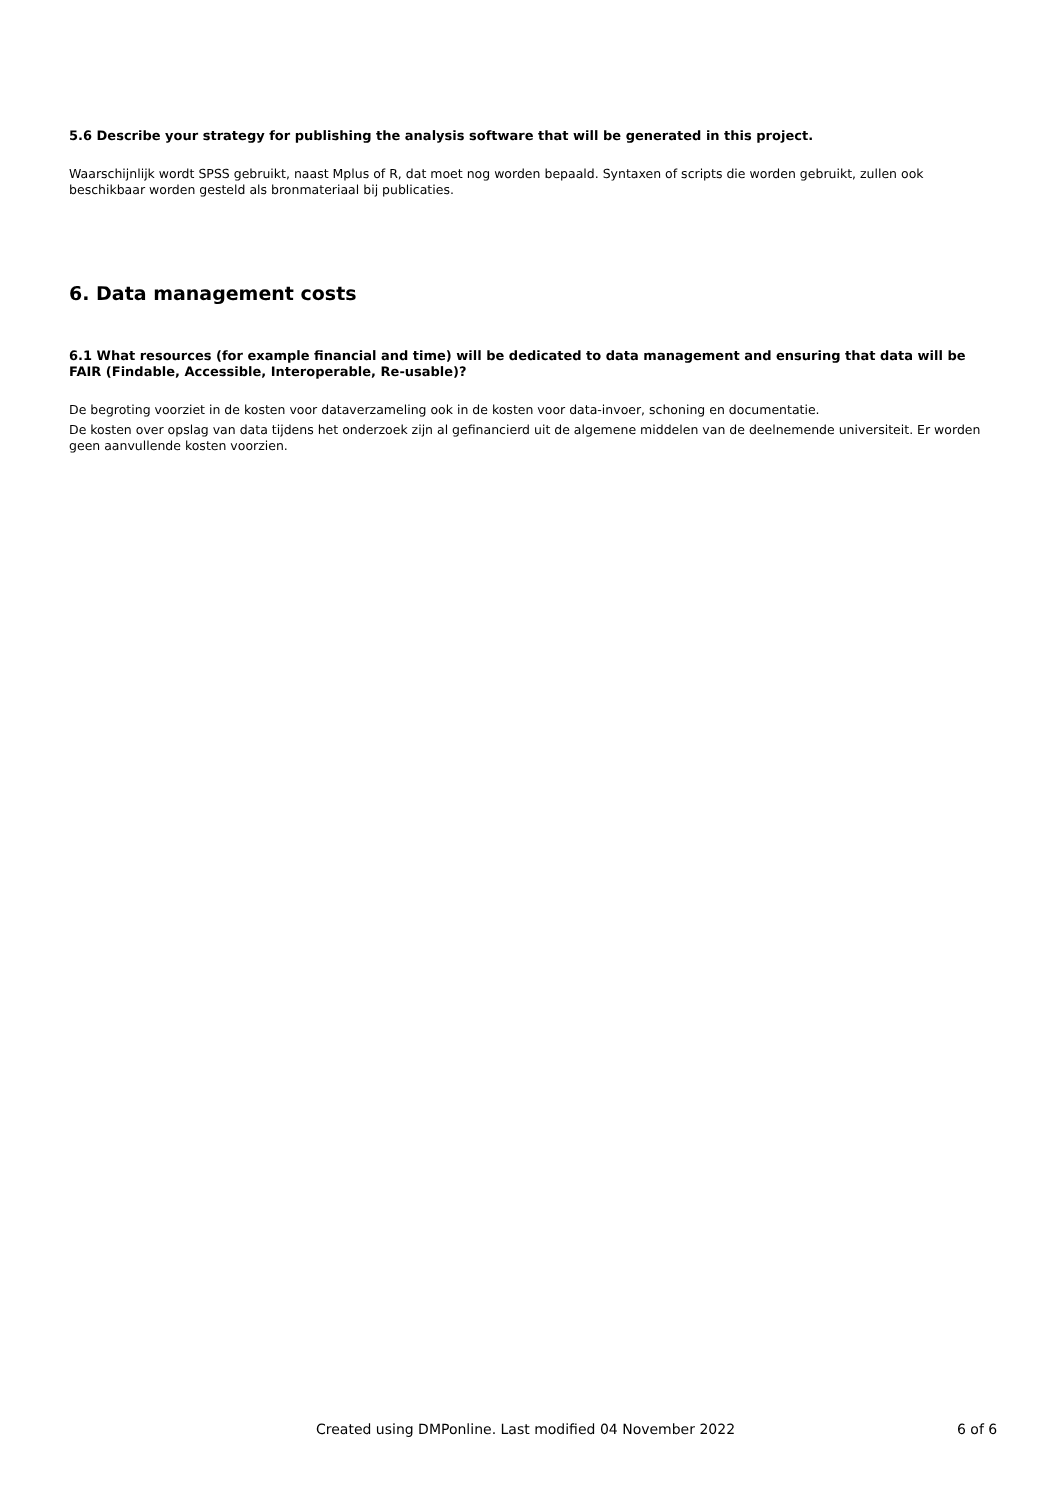5.6 Describe your strategy for publishing the analysis software that will be generated in this project.
Waarschijnlijk wordt SPSS gebruikt, naast Mplus of R, dat moet nog worden bepaald. Syntaxen of scripts die worden gebruikt, zullen ook beschikbaar worden gesteld als bronmateriaal bij publicaties.
6. Data management costs
6.1 What resources (for example financial and time) will be dedicated to data management and ensuring that data will be FAIR (Findable, Accessible, Interoperable, Re-usable)?
De begroting voorziet in de kosten voor dataverzameling ook in de kosten voor data-invoer, schoning en documentatie.
De kosten over opslag van data tijdens het onderzoek zijn al gefinancierd uit de algemene middelen van de deelnemende universiteit. Er worden geen aanvullende kosten voorzien.
Created using DMPonline. Last modified 04 November 2022 6 of 6